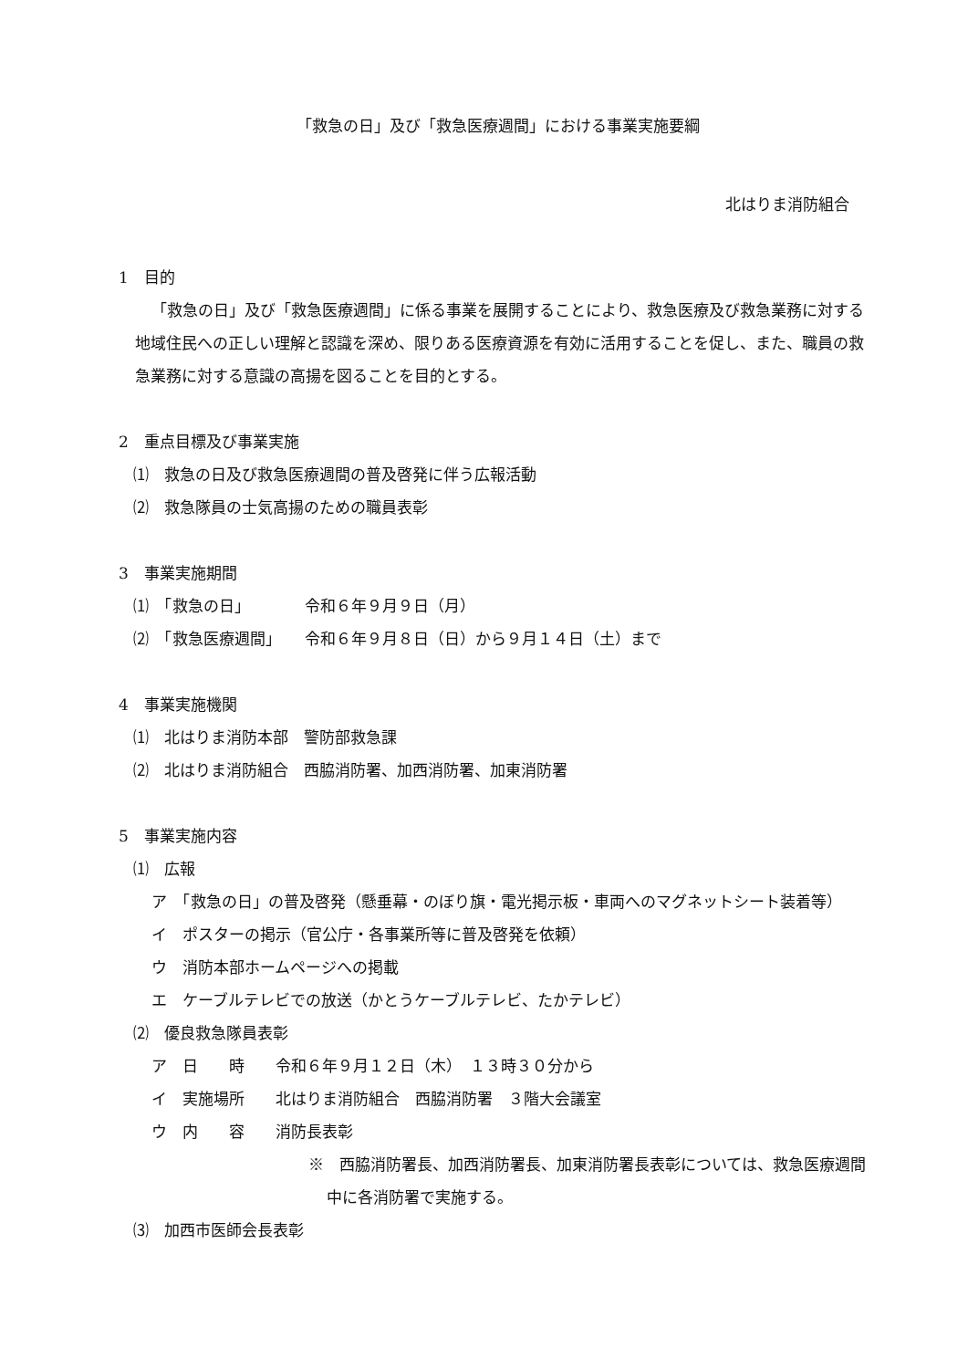「救急の日」及び「救急医療週間」における事業実施要綱
北はりま消防組合
1　目的
「救急の日」及び「救急医療週間」に係る事業を展開することにより、救急医療及び救急業務に対する地域住民への正しい理解と認識を深め、限りある医療資源を有効に活用することを促し、また、職員の救急業務に対する意識の高揚を図ることを目的とする。
2　重点目標及び事業実施
⑴　救急の日及び救急医療週間の普及啓発に伴う広報活動
⑵　救急隊員の士気高揚のための職員表彰
3　事業実施期間
⑴　「救急の日」　　　　令和６年９月９日（月）
⑵　「救急医療週間」　　令和６年９月８日（日）から９月１４日（土）まで
4　事業実施機関
⑴　北はりま消防本部　警防部救急課
⑵　北はりま消防組合　西脇消防署、加西消防署、加東消防署
5　事業実施内容
⑴　広報
ア　「救急の日」の普及啓発（懸垂幕・のぼり旗・電光掲示板・車両へのマグネットシート装着等）
イ　ポスターの掲示（官公庁・各事業所等に普及啓発を依頼）
ウ　消防本部ホームページへの掲載
エ　ケーブルテレビでの放送（かとうケーブルテレビ、たかテレビ）
⑵　優良救急隊員表彰
ア　日　　時　　令和６年９月１２日（木）　１３時３０分から
イ　実施場所　　北はりま消防組合　西脇消防署　３階大会議室
ウ　内　　容　　消防長表彰
※　西脇消防署長、加西消防署長、加東消防署長表彰については、救急医療週間中に各消防署で実施する。
⑶　加西市医師会長表彰